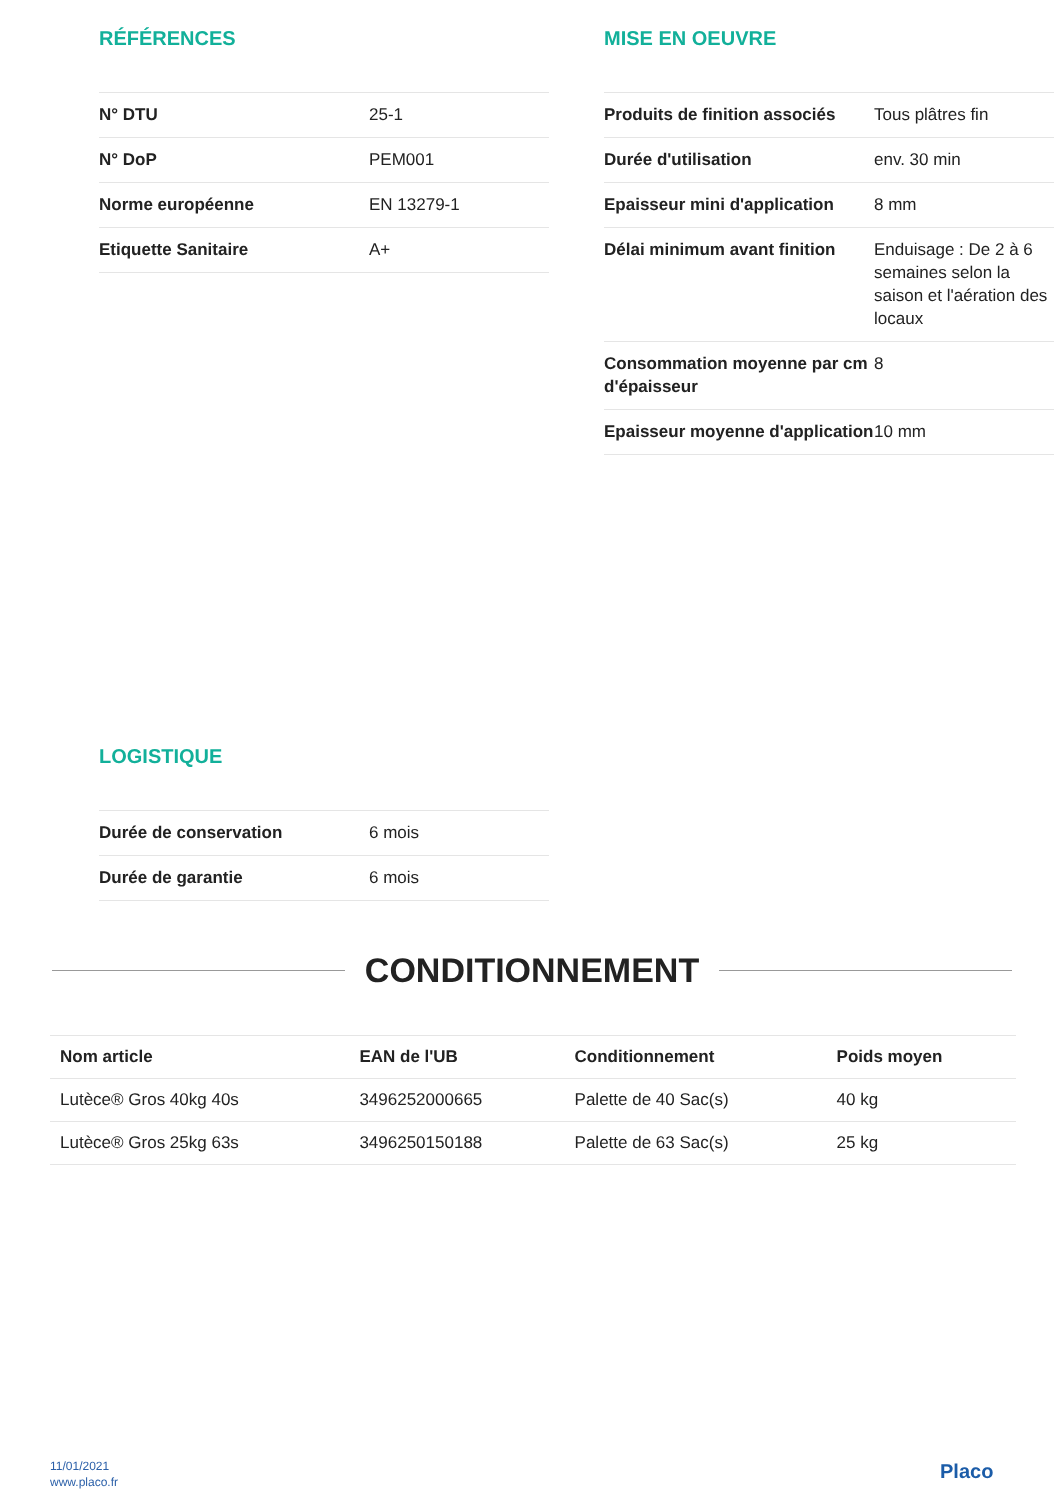RÉFÉRENCES
| N° DTU | 25-1 |
| N° DoP | PEM001 |
| Norme européenne | EN 13279-1 |
| Etiquette Sanitaire | A+ |
MISE EN OEUVRE
| Produits de finition associés | Tous plâtres fin |
| Durée d'utilisation | env. 30 min |
| Epaisseur mini d'application | 8 mm |
| Délai minimum avant finition | Enduisage : De 2 à 6 semaines selon la saison et l'aération des locaux |
| Consommation moyenne par cm d'épaisseur | 8 |
| Epaisseur moyenne d'application | 10 mm |
LOGISTIQUE
| Durée de conservation | 6 mois |
| Durée de garantie | 6 mois |
CONDITIONNEMENT
| Nom article | EAN de l'UB | Conditionnement | Poids moyen |
| --- | --- | --- | --- |
| Lutèce® Gros 40kg 40s | 3496252000665 | Palette de 40 Sac(s) | 40 kg |
| Lutèce® Gros 25kg 63s | 3496250150188 | Palette de 63 Sac(s) | 25 kg |
11/01/2021
www.placo.fr
Placo